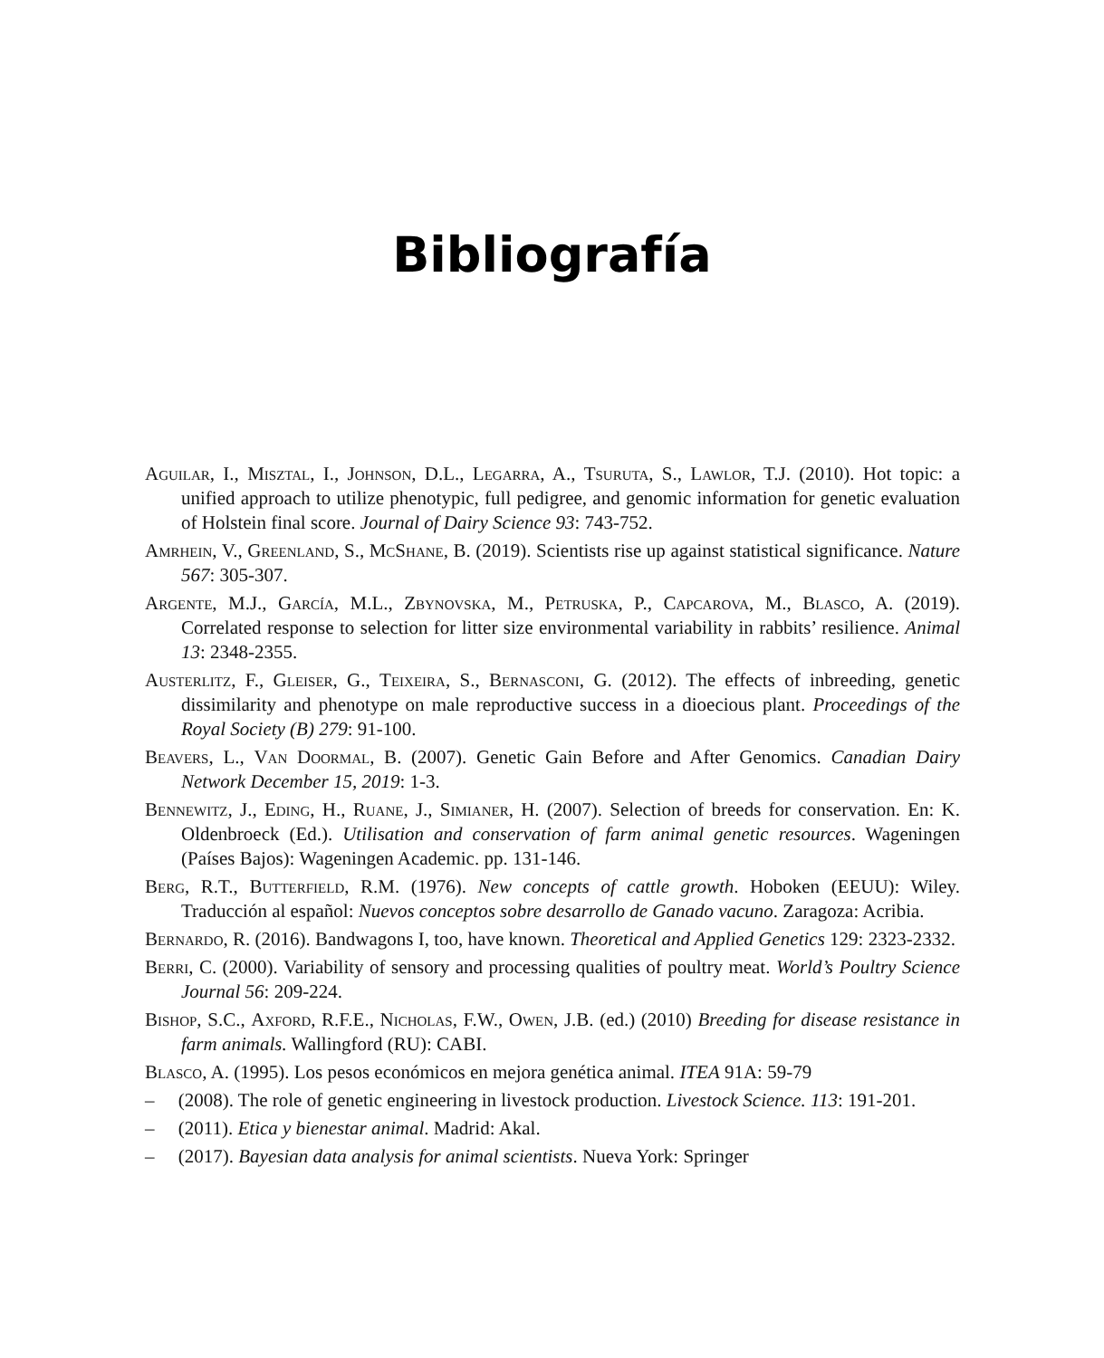Bibliografía
Aguilar, I., Misztal, I., Johnson, D.L., Legarra, A., Tsuruta, S., Lawlor, T.J. (2010). Hot topic: a unified approach to utilize phenotypic, full pedigree, and genomic information for genetic evaluation of Holstein final score. Journal of Dairy Science 93: 743-752.
Amrhein, V., Greenland, S., McShane, B. (2019). Scientists rise up against statistical significance. Nature 567: 305-307.
Argente, M.J., García, M.L., Zbynovska, M., Petruska, P., Capcarova, M., Blasco, A. (2019). Correlated response to selection for litter size environmental variability in rabbits’ resilience. Animal 13: 2348-2355.
Austerlitz, F., Gleiser, G., Teixeira, S., Bernasconi, G. (2012). The effects of inbreeding, genetic dissimilarity and phenotype on male reproductive success in a dioecious plant. Proceedings of the Royal Society (B) 279: 91-100.
Beavers, L., Van Doormal, B. (2007). Genetic Gain Before and After Genomics. Canadian Dairy Network December 15, 2019: 1-3.
Bennewitz, J., Eding, H., Ruane, J., Simianer, H. (2007). Selection of breeds for conservation. En: K. Oldenbroeck (Ed.). Utilisation and conservation of farm animal genetic resources. Wageningen (Países Bajos): Wageningen Academic. pp. 131-146.
Berg, R.T., Butterfield, R.M. (1976). New concepts of cattle growth. Hoboken (EEUU): Wiley. Traducción al español: Nuevos conceptos sobre desarrollo de Ganado vacuno. Zaragoza: Acribia.
Bernardo, R. (2016). Bandwagons I, too, have known. Theoretical and Applied Genetics 129: 2323-2332.
Berri, C. (2000). Variability of sensory and processing qualities of poultry meat. World’s Poultry Science Journal 56: 209-224.
Bishop, S.C., Axford, R.F.E., Nicholas, F.W., Owen, J.B. (ed.) (2010) Breeding for disease resistance in farm animals. Wallingford (RU): CABI.
Blasco, A. (1995). Los pesos económicos en mejora genética animal. ITEA 91A: 59-79
– (2008). The role of genetic engineering in livestock production. Livestock Science. 113: 191-201.
– (2011). Etica y bienestar animal. Madrid: Akal.
– (2017). Bayesian data analysis for animal scientists. Nueva York: Springer